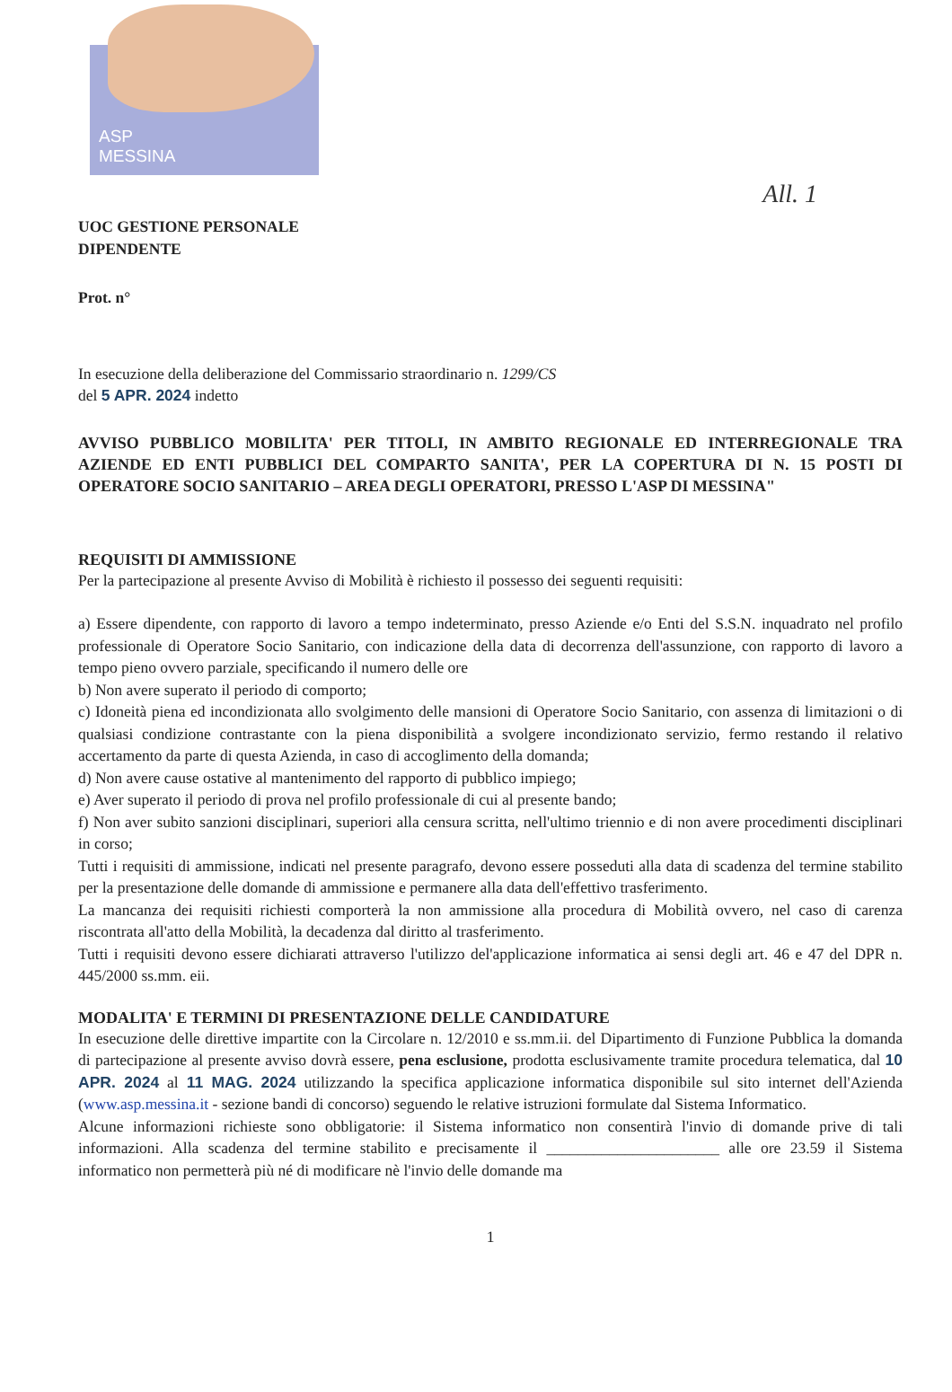ASP
MESSINA
All. 1
UOC GESTIONE PERSONALE
DIPENDENTE
Prot. n°
In esecuzione della deliberazione del Commissario straordinario n. 1299/CS
del 5 APR. 2024 indetto
AVVISO PUBBLICO MOBILITA' PER TITOLI, IN AMBITO REGIONALE ED INTERREGIONALE TRA AZIENDE ED ENTI PUBBLICI DEL COMPARTO SANITA', PER LA COPERTURA DI N. 15 POSTI DI OPERATORE SOCIO SANITARIO – AREA DEGLI OPERATORI, PRESSO L'ASP DI MESSINA"
REQUISITI DI AMMISSIONE
Per la partecipazione al presente Avviso di Mobilità è richiesto il possesso dei seguenti requisiti:
a) Essere dipendente, con rapporto di lavoro a tempo indeterminato, presso Aziende e/o Enti del S.S.N. inquadrato nel profilo professionale di Operatore Socio Sanitario, con indicazione della data di decorrenza dell'assunzione, con rapporto di lavoro a tempo pieno ovvero parziale, specificando il numero delle ore
b) Non avere superato il periodo di comporto;
c) Idoneità piena ed incondizionata allo svolgimento delle mansioni di Operatore Socio Sanitario, con assenza di limitazioni o di qualsiasi condizione contrastante con la piena disponibilità a svolgere incondizionato servizio, fermo restando il relativo accertamento da parte di questa Azienda, in caso di accoglimento della domanda;
d) Non avere cause ostative al mantenimento del rapporto di pubblico impiego;
e) Aver superato il periodo di prova nel profilo professionale di cui al presente bando;
f) Non aver subito sanzioni disciplinari, superiori alla censura scritta, nell'ultimo triennio e di non avere procedimenti disciplinari in corso;
Tutti i requisiti di ammissione, indicati nel presente paragrafo, devono essere posseduti alla data di scadenza del termine stabilito per la presentazione delle domande di ammissione e permanere alla data dell'effettivo trasferimento.
La mancanza dei requisiti richiesti comporterà la non ammissione alla procedura di Mobilità ovvero, nel caso di carenza riscontrata all'atto della Mobilità, la decadenza dal diritto al trasferimento.
Tutti i requisiti devono essere dichiarati attraverso l'utilizzo del'applicazione informatica ai sensi degli art. 46 e 47 del DPR n. 445/2000 ss.mm. eii.
MODALITA' E TERMINI DI PRESENTAZIONE DELLE CANDIDATURE
In esecuzione delle direttive impartite con la Circolare n. 12/2010 e ss.mm.ii. del Dipartimento di Funzione Pubblica la domanda di partecipazione al presente avviso dovrà essere, pena esclusione, prodotta esclusivamente tramite procedura telematica, dal 10 APR. 2024 al 11 MAG. 2024 utilizzando la specifica applicazione informatica disponibile sul sito internet dell'Azienda (www.asp.messina.it - sezione bandi di concorso) seguendo le relative istruzioni formulate dal Sistema Informatico.
Alcune informazioni richieste sono obbligatorie: il Sistema informatico non consentirà l'invio di domande prive di tali informazioni. Alla scadenza del termine stabilito e precisamente il ______________________ alle ore 23.59 il Sistema informatico non permetterà più né di modificare nè l'invio delle domande ma
1